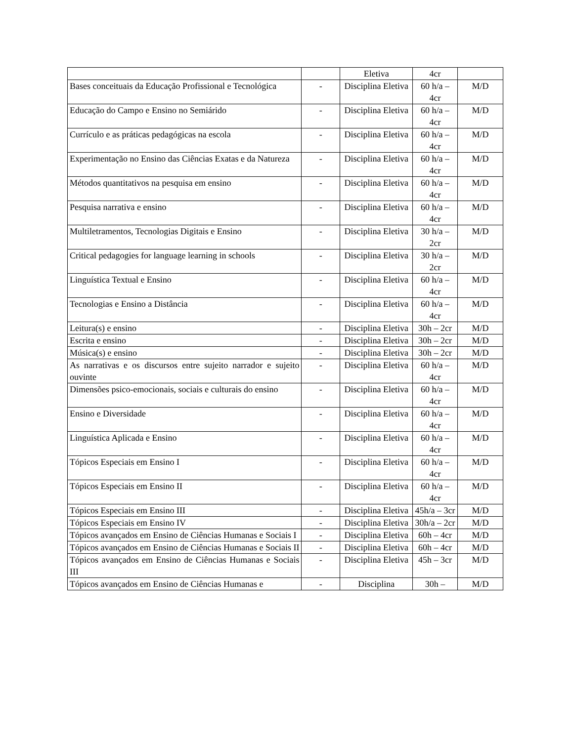| | | Eletiva | 4cr | |
| Bases conceituais da Educação Profissional e Tecnológica | - | Disciplina Eletiva | 60 h/a – 4cr | M/D |
| Educação do Campo e Ensino no Semiárido | - | Disciplina Eletiva | 60 h/a – 4cr | M/D |
| Currículo e as práticas pedagógicas na escola | - | Disciplina Eletiva | 60 h/a – 4cr | M/D |
| Experimentação no Ensino das Ciências Exatas e da Natureza | - | Disciplina Eletiva | 60 h/a – 4cr | M/D |
| Métodos quantitativos na pesquisa em ensino | - | Disciplina Eletiva | 60 h/a – 4cr | M/D |
| Pesquisa narrativa e ensino | - | Disciplina Eletiva | 60 h/a – 4cr | M/D |
| Multiletramentos, Tecnologias Digitais e Ensino | - | Disciplina Eletiva | 30 h/a – 2cr | M/D |
| Critical pedagogies for language learning in schools | - | Disciplina Eletiva | 30 h/a – 2cr | M/D |
| Linguística Textual e Ensino | - | Disciplina Eletiva | 60 h/a – 4cr | M/D |
| Tecnologias e Ensino a Distância | - | Disciplina Eletiva | 60 h/a – 4cr | M/D |
| Leitura(s) e ensino | - | Disciplina Eletiva | 30h – 2cr | M/D |
| Escrita e ensino | - | Disciplina Eletiva | 30h – 2cr | M/D |
| Música(s) e ensino | - | Disciplina Eletiva | 30h – 2cr | M/D |
| As narrativas e os discursos entre sujeito narrador e sujeito ouvinte | - | Disciplina Eletiva | 60 h/a – 4cr | M/D |
| Dimensões psico-emocionais, sociais e culturais do ensino | - | Disciplina Eletiva | 60 h/a – 4cr | M/D |
| Ensino e Diversidade | - | Disciplina Eletiva | 60 h/a – 4cr | M/D |
| Linguística Aplicada e Ensino | - | Disciplina Eletiva | 60 h/a – 4cr | M/D |
| Tópicos Especiais em Ensino I | - | Disciplina Eletiva | 60 h/a – 4cr | M/D |
| Tópicos Especiais em Ensino II | - | Disciplina Eletiva | 60 h/a – 4cr | M/D |
| Tópicos Especiais em Ensino III | - | Disciplina Eletiva | 45h/a – 3cr | M/D |
| Tópicos Especiais em Ensino IV | - | Disciplina Eletiva | 30h/a – 2cr | M/D |
| Tópicos avançados em Ensino de Ciências Humanas e Sociais I | - | Disciplina Eletiva | 60h – 4cr | M/D |
| Tópicos avançados em Ensino de Ciências Humanas e Sociais II | - | Disciplina Eletiva | 60h – 4cr | M/D |
| Tópicos avançados em Ensino de Ciências Humanas e Sociais III | - | Disciplina Eletiva | 45h – 3cr | M/D |
| Tópicos avançados em Ensino de Ciências Humanas e | - | Disciplina | 30h – | M/D |